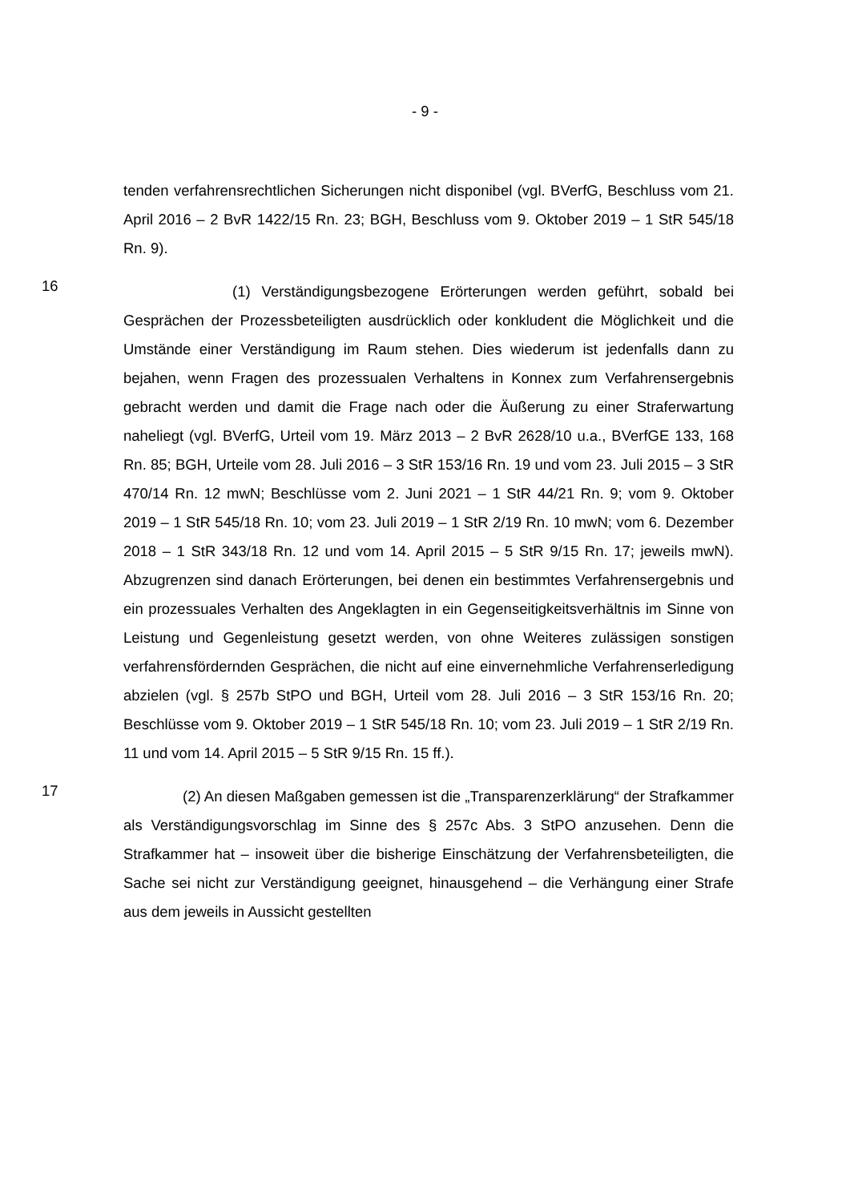- 9 -
tenden verfahrensrechtlichen Sicherungen nicht disponibel (vgl. BVerfG, Beschluss vom 21. April 2016 – 2 BvR 1422/15 Rn. 23; BGH, Beschluss vom 9. Oktober 2019 – 1 StR 545/18 Rn. 9).
16
    (1) Verständigungsbezogene Erörterungen werden geführt, sobald bei Gesprächen der Prozessbeteiligten ausdrücklich oder konkludent die Möglichkeit und die Umstände einer Verständigung im Raum stehen. Dies wiederum ist jedenfalls dann zu bejahen, wenn Fragen des prozessualen Verhaltens in Konnex zum Verfahrensergebnis gebracht werden und damit die Frage nach oder die Äußerung zu einer Straferwartung naheliegt (vgl. BVerfG, Urteil vom 19. März 2013 – 2 BvR 2628/10 u.a., BVerfGE 133, 168 Rn. 85; BGH, Urteile vom 28. Juli 2016 – 3 StR 153/16 Rn. 19 und vom 23. Juli 2015 – 3 StR 470/14 Rn. 12 mwN; Beschlüsse vom 2. Juni 2021 – 1 StR 44/21 Rn. 9; vom 9. Oktober 2019 – 1 StR 545/18 Rn. 10; vom 23. Juli 2019 – 1 StR 2/19 Rn. 10 mwN; vom 6. Dezember 2018 – 1 StR 343/18 Rn. 12 und vom 14. April 2015 – 5 StR 9/15 Rn. 17; jeweils mwN). Abzugrenzen sind danach Erörterungen, bei denen ein bestimmtes Verfahrensergebnis und ein prozessuales Verhalten des Angeklagten in ein Gegenseitigkeitsverhältnis im Sinne von Leistung und Gegenleistung gesetzt werden, von ohne Weiteres zulässigen sonstigen verfahrensfördernden Gesprächen, die nicht auf eine einvernehmliche Verfahrenserledigung abzielen (vgl. § 257b StPO und BGH, Urteil vom 28. Juli 2016 – 3 StR 153/16 Rn. 20; Beschlüsse vom 9. Oktober 2019 – 1 StR 545/18 Rn. 10; vom 23. Juli 2019 – 1 StR 2/19 Rn. 11 und vom 14. April 2015 – 5 StR 9/15 Rn. 15 ff.).
17
    (2) An diesen Maßgaben gemessen ist die „Transparenzerklärung“ der Strafkammer als Verständigungsvorschlag im Sinne des § 257c Abs. 3 StPO anzusehen. Denn die Strafkammer hat – insoweit über die bisherige Einschätzung der Verfahrensbeteiligten, die Sache sei nicht zur Verständigung geeignet, hinausgehend – die Verhängung einer Strafe aus dem jeweils in Aussicht gestellten